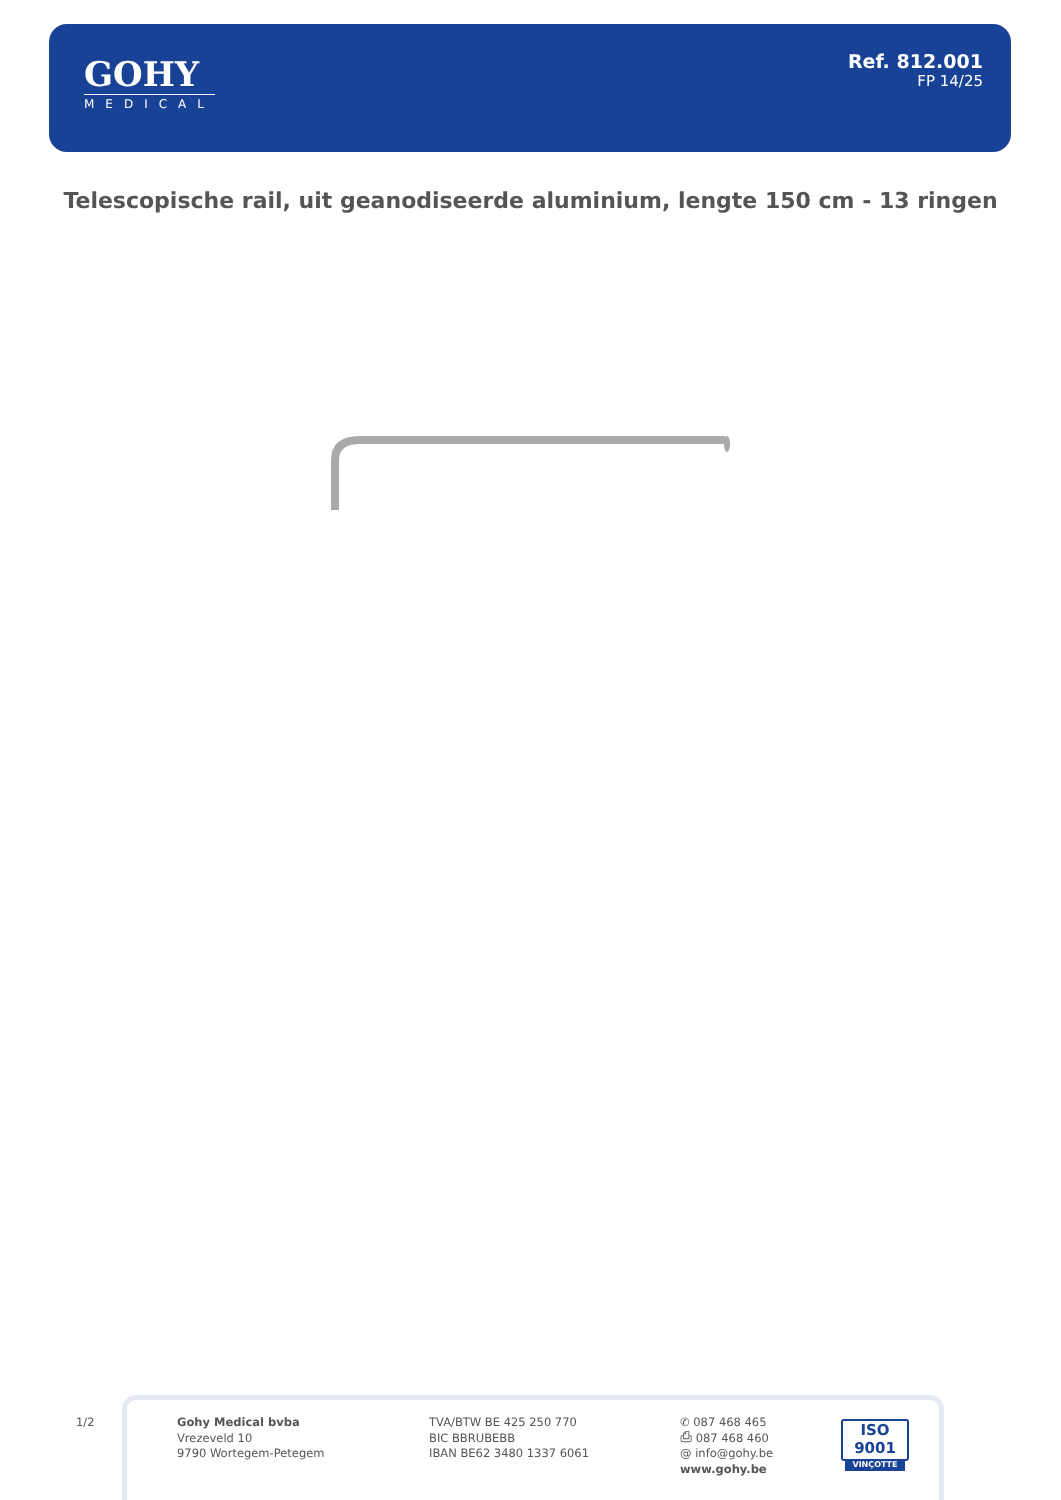GOHY
MEDICAL
Ref. 812.001
FP 14/25
Telescopische rail, uit geanodiseerde aluminium, lengte 150 cm - 13 ringen
1/2
Gohy Medical bvba
Vrezeveld 10
9790 Wortegem-Petegem
TVA/BTW BE 425 250 770
BIC BBRUBEBB
IBAN BE62 3480 1337 6061
✆ 087 468 465
⎙ 087 468 460
@ info@gohy.be
www.gohy.be
ISO 9001
VINÇOTTE